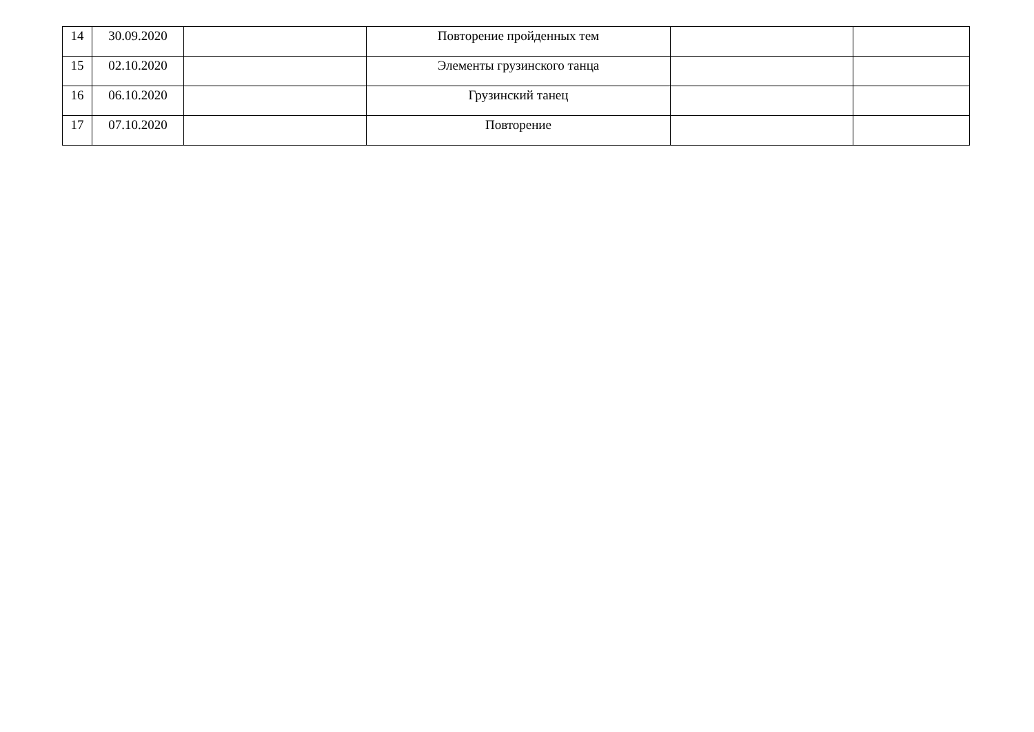| 14 | 30.09.2020 | | Повторение пройденных тем | | |
| 15 | 02.10.2020 | | Элементы грузинского танца | | |
| 16 | 06.10.2020 | | Грузинский танец | | |
| 17 | 07.10.2020 | | Повторение | | |